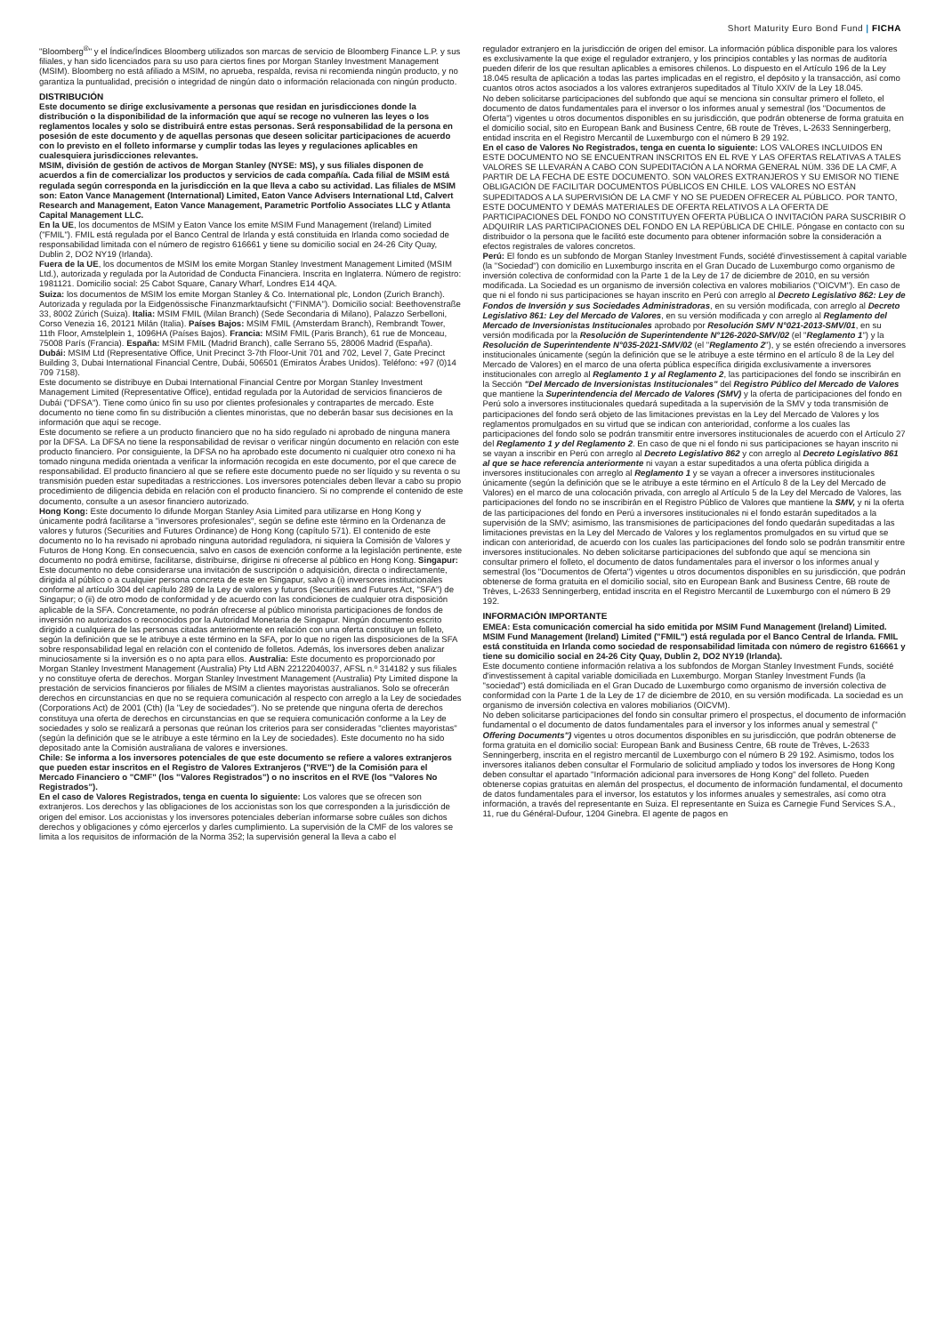Short Maturity Euro Bond Fund | FICHA
"Bloomberg<sup>®</sup>" y el Índice/Índices Bloomberg utilizados son marcas de servicio de Bloomberg Finance L.P. y sus filiales, y han sido licenciados para su uso para ciertos fines por Morgan Stanley Investment Management (MSIM). Bloomberg no está afiliado a MSIM, no aprueba, respalda, revisa ni recomienda ningún producto, y no garantiza la puntualidad, precisión o integridad de ningún dato o información relacionada con ningún producto.
DISTRIBUCIÓN
Este documento se dirige exclusivamente a personas que residan en jurisdicciones donde la distribución o la disponibilidad de la información que aquí se recoge no vulneren las leyes o los reglamentos locales y solo se distribuirá entre estas personas. Será responsabilidad de la persona en posesión de este documento y de aquellas personas que deseen solicitar participaciones de acuerdo con lo previsto en el folleto informarse y cumplir todas las leyes y regulaciones aplicables en cualesquiera jurisdicciones relevantes.
MSIM, división de gestión de activos de Morgan Stanley (NYSE: MS), y sus filiales disponen de acuerdos a fin de comercializar los productos y servicios de cada compañía. Cada filial de MSIM está regulada según corresponda en la jurisdicción en la que lleva a cabo su actividad. Las filiales de MSIM son: Eaton Vance Management (International) Limited, Eaton Vance Advisers International Ltd, Calvert Research and Management, Eaton Vance Management, Parametric Portfolio Associates LLC y Atlanta Capital Management LLC.
En la UE, los documentos de MSIM y Eaton Vance los emite MSIM Fund Management (Ireland) Limited ("FMIL"). FMIL está regulada por el Banco Central de Irlanda y está constituida en Irlanda como sociedad de responsabilidad limitada con el número de registro 616661 y tiene su domicilio social en 24-26 City Quay, Dublin 2, DO2 NY19 (Irlanda).
Fuera de la UE, los documentos de MSIM los emite Morgan Stanley Investment Management Limited (MSIM Ltd.), autorizada y regulada por la Autoridad de Conducta Financiera. Inscrita en Inglaterra. Número de registro: 1981121. Domicilio social: 25 Cabot Square, Canary Wharf, Londres E14 4QA.
Suiza: los documentos de MSIM los emite Morgan Stanley & Co. International plc, London (Zurich Branch). Autorizada y regulada por la Eidgenössische Finanzmarktaufsicht ("FINMA"). Domicilio social: Beethovenstraße 33, 8002 Zúrich (Suiza). Italia: MSIM FMIL (Milan Branch) (Sede Secondaria di Milano), Palazzo Serbelloni, Corso Venezia 16, 20121 Milán (Italia). Países Bajos: MSIM FMIL (Amsterdam Branch), Rembrandt Tower, 11th Floor, Amstelplein 1, 1096HA (Países Bajos). Francia: MSIM FMIL (Paris Branch), 61 rue de Monceau, 75008 París (Francia). España: MSIM FMIL (Madrid Branch), calle Serrano 55, 28006 Madrid (España).
Dubái: MSIM Ltd (Representative Office, Unit Precinct 3-7th Floor-Unit 701 and 702, Level 7, Gate Precinct Building 3, Dubai International Financial Centre, Dubái, 506501 (Emiratos Árabes Unidos). Teléfono: +97 (0)14 709 7158).
Este documento se distribuye en Dubai International Financial Centre por Morgan Stanley Investment Management Limited (Representative Office), entidad regulada por la Autoridad de servicios financieros de Dubái ("DFSA"). Tiene como único fin su uso por clientes profesionales y contrapartes de mercado. Este documento no tiene como fin su distribución a clientes minoristas, que no deberán basar sus decisiones en la información que aquí se recoge.
Este documento se refiere a un producto financiero que no ha sido regulado ni aprobado de ninguna manera por la DFSA. La DFSA no tiene la responsabilidad de revisar o verificar ningún documento en relación con este producto financiero. Por consiguiente, la DFSA no ha aprobado este documento ni cualquier otro conexo ni ha tomado ninguna medida orientada a verificar la información recogida en este documento, por el que carece de responsabilidad. El producto financiero al que se refiere este documento puede no ser líquido y su reventa o su transmisión pueden estar supeditadas a restricciones. Los inversores potenciales deben llevar a cabo su propio procedimiento de diligencia debida en relación con el producto financiero. Si no comprende el contenido de este documento, consulte a un asesor financiero autorizado.
Hong Kong: Este documento lo difunde Morgan Stanley Asia Limited para utilizarse en Hong Kong y únicamente podrá facilitarse a "inversores profesionales", según se define este término en la Ordenanza de valores y futuros (Securities and Futures Ordinance) de Hong Kong (capítulo 571). El contenido de este documento no lo ha revisado ni aprobado ninguna autoridad reguladora, ni siquiera la Comisión de Valores y Futuros de Hong Kong. En consecuencia, salvo en casos de exención conforme a la legislación pertinente, este documento no podrá emitirse, facilitarse, distribuirse, dirigirse ni ofrecerse al público en Hong Kong. Singapur: Este documento no debe considerarse una invitación de suscripción o adquisición, directa o indirectamente, dirigida al público o a cualquier persona concreta de este en Singapur, salvo a (i) inversores institucionales conforme al artículo 304 del capítulo 289 de la Ley de valores y futuros (Securities and Futures Act, "SFA") de Singapur; o (ii) de otro modo de conformidad y de acuerdo con las condiciones de cualquier otra disposición aplicable de la SFA. Concretamente, no podrán ofrecerse al público minorista participaciones de fondos de inversión no autorizados o reconocidos por la Autoridad Monetaria de Singapur. Ningún documento escrito dirigido a cualquiera de las personas citadas anteriormente en relación con una oferta constituye un folleto, según la definición que se le atribuye a este término en la SFA, por lo que no rigen las disposiciones de la SFA sobre responsabilidad legal en relación con el contenido de folletos. Además, los inversores deben analizar minuciosamente si la inversión es o no apta para ellos. Australia: Este documento es proporcionado por Morgan Stanley Investment Management (Australia) Pty Ltd ABN 22122040037, AFSL n.º 314182 y sus filiales y no constituye oferta de derechos. Morgan Stanley Investment Management (Australia) Pty Limited dispone la prestación de servicios financieros por filiales de MSIM a clientes mayoristas australianos. Solo se ofrecerán derechos en circunstancias en que no se requiera comunicación al respecto con arreglo a la Ley de sociedades (Corporations Act) de 2001 (Cth) (la "Ley de sociedades"). No se pretende que ninguna oferta de derechos constituya una oferta de derechos en circunstancias en que se requiera comunicación conforme a la Ley de sociedades y solo se realizará a personas que reúnan los criterios para ser consideradas "clientes mayoristas" (según la definición que se le atribuye a este término en la Ley de sociedades). Este documento no ha sido depositado ante la Comisión australiana de valores e inversiones.
Chile: Se informa a los inversores potenciales de que este documento se refiere a valores extranjeros que pueden estar inscritos en el Registro de Valores Extranjeros ("RVE") de la Comisión para el Mercado Financiero o "CMF" (los "Valores Registrados") o no inscritos en el RVE (los "Valores No Registrados").
En el caso de Valores Registrados, tenga en cuenta lo siguiente: Los valores que se ofrecen son extranjeros. Los derechos y las obligaciones de los accionistas son los que corresponden a la jurisdicción de origen del emisor. Los accionistas y los inversores potenciales deberían informarse sobre cuáles son dichos derechos y obligaciones y cómo ejercerlos y darles cumplimiento. La supervisión de la CMF de los valores se limita a los requisitos de información de la Norma 352; la supervisión general la lleva a cabo el
regulador extranjero en la jurisdicción de origen del emisor. La información pública disponible para los valores es exclusivamente la que exige el regulador extranjero, y los principios contables y las normas de auditoría pueden diferir de los que resultan aplicables a emisores chilenos. Lo dispuesto en el Artículo 196 de la Ley 18.045 resulta de aplicación a todas las partes implicadas en el registro, el depósito y la transacción, así como cuantos otros actos asociados a los valores extranjeros supeditados al Título XXIV de la Ley 18.045.
No deben solicitarse participaciones del subfondo que aquí se menciona sin consultar primero el folleto, el documento de datos fundamentales para el inversor o los informes anual y semestral (los "Documentos de Oferta") vigentes u otros documentos disponibles en su jurisdicción, que podrán obtenerse de forma gratuita en el domicilio social, sito en European Bank and Business Centre, 6B route de Trèves, L-2633 Senningerberg, entidad inscrita en el Registro Mercantil de Luxemburgo con el número B 29 192.
En el caso de Valores No Registrados, tenga en cuenta lo siguiente: LOS VALORES INCLUIDOS EN ESTE DOCUMENTO NO SE ENCUENTRAN INSCRITOS EN EL RVE Y LAS OFERTAS RELATIVAS A TALES VALORES SE LLEVARÁN A CABO CON SUPEDITACIÓN A LA NORMA GENERAL NÚM. 336 DE LA CMF, A PARTIR DE LA FECHA DE ESTE DOCUMENTO. SON VALORES EXTRANJEROS Y SU EMISOR NO TIENE OBLIGACIÓN DE FACILITAR DOCUMENTOS PÚBLICOS EN CHILE. LOS VALORES NO ESTÁN SUPEDITADOS A LA SUPERVISIÓN DE LA CMF Y NO SE PUEDEN OFRECER AL PÚBLICO. POR TANTO, ESTE DOCUMENTO Y DEMÁS MATERIALES DE OFERTA RELATIVOS A LA OFERTA DE PARTICIPACIONES DEL FONDO NO CONSTITUYEN OFERTA PÚBLICA O INVITACIÓN PARA SUSCRIBIR O ADQUIRIR LAS PARTICIPACIONES DEL FONDO EN LA REPÚBLICA DE CHILE. Póngase en contacto con su distribuidor o la persona que le facilitó este documento para obtener información sobre la consideración a efectos registrales de valores concretos.
Perú: El fondo es un subfondo de Morgan Stanley Investment Funds, société d'investissement à capital variable (la "Sociedad") con domicilio en Luxemburgo inscrita en el Gran Ducado de Luxemburgo como organismo de inversión colectiva de conformidad con la Parte 1 de la Ley de 17 de diciembre de 2010, en su versión modificada. La Sociedad es un organismo de inversión colectiva en valores mobiliarios ("OICVM"). En caso de que ni el fondo ni sus participaciones se hayan inscrito en Perú con arreglo al Decreto Legislativo 862: Ley de Fondos de Inversión y sus Sociedades Administradoras, en su versión modificada, con arreglo al Decreto Legislativo 861: Ley del Mercado de Valores, en su versión modificada y con arreglo al Reglamento del Mercado de Inversionistas Institucionales aprobado por Resolución SMV N°021-2013-SMV/01, en su versión modificada por la Resolución de Superintendente N°126-2020-SMV/02 (el "Reglamento 1") y la Resolución de Superintendente N°035-2021-SMV/02 (el "Reglamento 2"), y se estén ofreciendo a inversores institucionales únicamente (según la definición que se le atribuye a este término en el artículo 8 de la Ley del Mercado de Valores) en el marco de una oferta pública específica dirigida exclusivamente a inversores institucionales con arreglo al Reglamento 1 y al Reglamento 2, las participaciones del fondo se inscribirán en la Sección "Del Mercado de Inversionistas Institucionales" del Registro Público del Mercado de Valores que mantiene la Superintendencia del Mercado de Valores (SMV) y la oferta de participaciones del fondo en Perú solo a inversores institucionales quedará supeditada a la supervisión de la SMV y toda transmisión de participaciones del fondo será objeto de las limitaciones previstas en la Ley del Mercado de Valores y los reglamentos promulgados en su virtud que se indican con anterioridad, conforme a los cuales las participaciones del fondo solo se podrán transmitir entre inversores institucionales de acuerdo con el Artículo 27 del Reglamento 1 y del Reglamento 2. En caso de que ni el fondo ni sus participaciones se hayan inscrito ni se vayan a inscribir en Perú con arreglo al Decreto Legislativo 862 y con arreglo al Decreto Legislativo 861 al que se hace referencia anteriormente ni vayan a estar supeditados a una oferta pública dirigida a inversores institucionales con arreglo al Reglamento 1 y se vayan a ofrecer a inversores institucionales únicamente (según la definición que se le atribuye a este término en el Artículo 8 de la Ley del Mercado de Valores) en el marco de una colocación privada, con arreglo al Artículo 5 de la Ley del Mercado de Valores, las participaciones del fondo no se inscribirán en el Registro Público de Valores que mantiene la SMV, y ni la oferta de las participaciones del fondo en Perú a inversores institucionales ni el fondo estarán supeditados a la supervisión de la SMV; asimismo, las transmisiones de participaciones del fondo quedarán supeditadas a las limitaciones previstas en la Ley del Mercado de Valores y los reglamentos promulgados en su virtud que se indican con anterioridad, de acuerdo con los cuales las participaciones del fondo solo se podrán transmitir entre inversores institucionales. No deben solicitarse participaciones del subfondo que aquí se menciona sin consultar primero el folleto, el documento de datos fundamentales para el inversor o los informes anual y semestral (los "Documentos de Oferta") vigentes u otros documentos disponibles en su jurisdicción, que podrán obtenerse de forma gratuita en el domicilio social, sito en European Bank and Business Centre, 6B route de Trèves, L-2633 Senningerberg, entidad inscrita en el Registro Mercantil de Luxemburgo con el número B 29 192.
INFORMACIÓN IMPORTANTE
EMEA: Esta comunicación comercial ha sido emitida por MSIM Fund Management (Ireland) Limited. MSIM Fund Management (Ireland) Limited ("FMIL") está regulada por el Banco Central de Irlanda. FMIL está constituida en Irlanda como sociedad de responsabilidad limitada con número de registro 616661 y tiene su domicilio social en 24-26 City Quay, Dublin 2, DO2 NY19 (Irlanda).
Este documento contiene información relativa a los subfondos de Morgan Stanley Investment Funds, société d'investissement à capital variable domiciliada en Luxemburgo. Morgan Stanley Investment Funds (la "sociedad") está domiciliada en el Gran Ducado de Luxemburgo como organismo de inversión colectiva de conformidad con la Parte 1 de la Ley de 17 de diciembre de 2010, en su versión modificada. La sociedad es un organismo de inversión colectiva en valores mobiliarios (OICVM).
No deben solicitarse participaciones del fondo sin consultar primero el prospectus, el documento de información fundamental o el documento de datos fundamentales para el inversor y los informes anual y semestral (" Offering Documents") vigentes u otros documentos disponibles en su jurisdicción, que podrán obtenerse de forma gratuita en el domicilio social: European Bank and Business Centre, 6B route de Trèves, L-2633 Senningerberg, inscrita en el registro mercantil de Luxemburgo con el número B 29 192. Asimismo, todos los inversores italianos deben consultar el Formulario de solicitud ampliado y todos los inversores de Hong Kong deben consultar el apartado "Información adicional para inversores de Hong Kong" del folleto. Pueden obtenerse copias gratuitas en alemán del prospectus, el documento de información fundamental, el documento de datos fundamentales para el inversor, los estatutos y los informes anuales y semestrales, así como otra información, a través del representante en Suiza. El representante en Suiza es Carnegie Fund Services S.A., 11, rue du Général-Dufour, 1204 Ginebra. El agente de pagos en